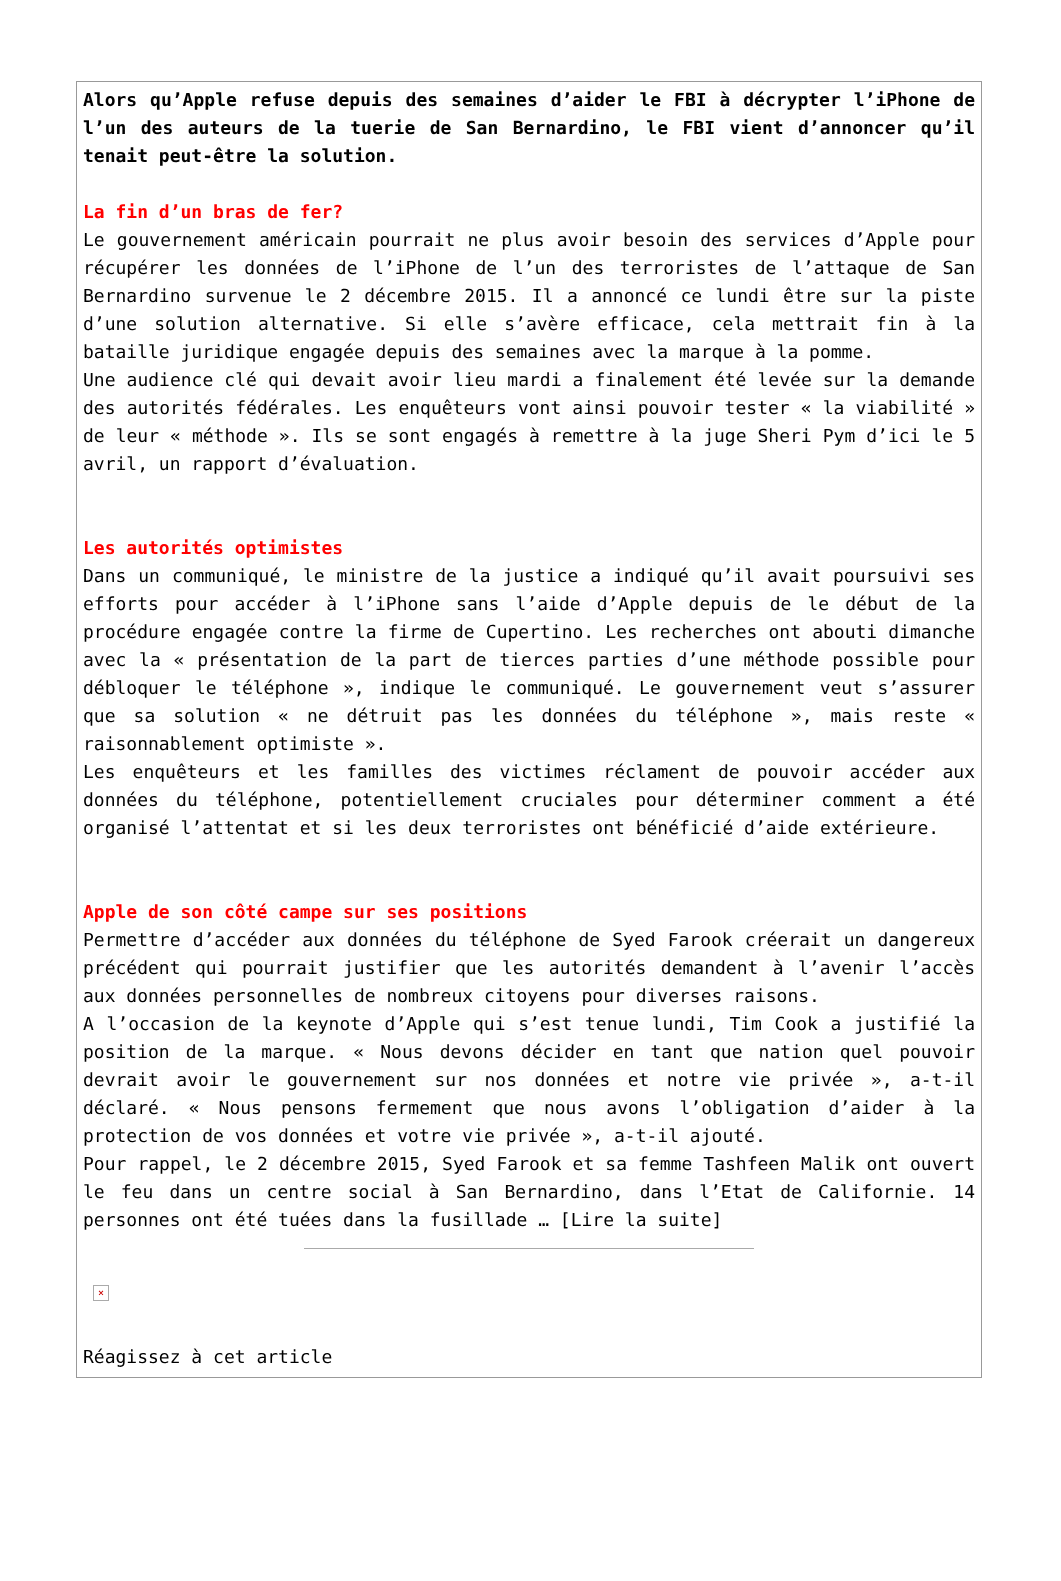Alors qu’Apple refuse depuis des semaines d’aider le FBI à décrypter l’iPhone de l’un des auteurs de la tuerie de San Bernardino, le FBI vient d’annoncer qu’il tenait peut-être la solution.
La fin d’un bras de fer?
Le gouvernement américain pourrait ne plus avoir besoin des services d’Apple pour récupérer les données de l’iPhone de l’un des terroristes de l’attaque de San Bernardino survenue le 2 décembre 2015. Il a annoncé ce lundi être sur la piste d’une solution alternative. Si elle s’avère efficace, cela mettrait fin à la bataille juridique engagée depuis des semaines avec la marque à la pomme.
Une audience clé qui devait avoir lieu mardi a finalement été levée sur la demande des autorités fédérales. Les enquêteurs vont ainsi pouvoir tester « la viabilité » de leur « méthode ». Ils se sont engagés à remettre à la juge Sheri Pym d’ici le 5 avril, un rapport d’évaluation.
Les autorités optimistes
Dans un communiqué, le ministre de la justice a indiqué qu’il avait poursuivi ses efforts pour accéder à l’iPhone sans l’aide d’Apple depuis de le début de la procédure engagée contre la firme de Cupertino. Les recherches ont abouti dimanche avec la « présentation de la part de tierces parties d’une méthode possible pour débloquer le téléphone », indique le communiqué. Le gouvernement veut s’assurer que sa solution « ne détruit pas les données du téléphone », mais reste « raisonnablement optimiste ».
Les enquêteurs et les familles des victimes réclament de pouvoir accéder aux données du téléphone, potentiellement cruciales pour déterminer comment a été organisé l’attentat et si les deux terroristes ont bénéficié d’aide extérieure.
Apple de son côté campe sur ses positions
Permettre d’accéder aux données du téléphone de Syed Farook créerait un dangereux précédent qui pourrait justifier que les autorités demandent à l’avenir l’accès aux données personnelles de nombreux citoyens pour diverses raisons.
A l’occasion de la keynote d’Apple qui s’est tenue lundi, Tim Cook a justifié la position de la marque. « Nous devons décider en tant que nation quel pouvoir devrait avoir le gouvernement sur nos données et notre vie privée », a-t-il déclaré. « Nous pensons fermement que nous avons l’obligation d’aider à la protection de vos données et votre vie privée », a-t-il ajouté.
Pour rappel, le 2 décembre 2015, Syed Farook et sa femme Tashfeen Malik ont ouvert le feu dans un centre social à San Bernardino, dans l’Etat de Californie. 14 personnes ont été tuées dans la fusillade … [Lire la suite]
×
Réagissez à cet article